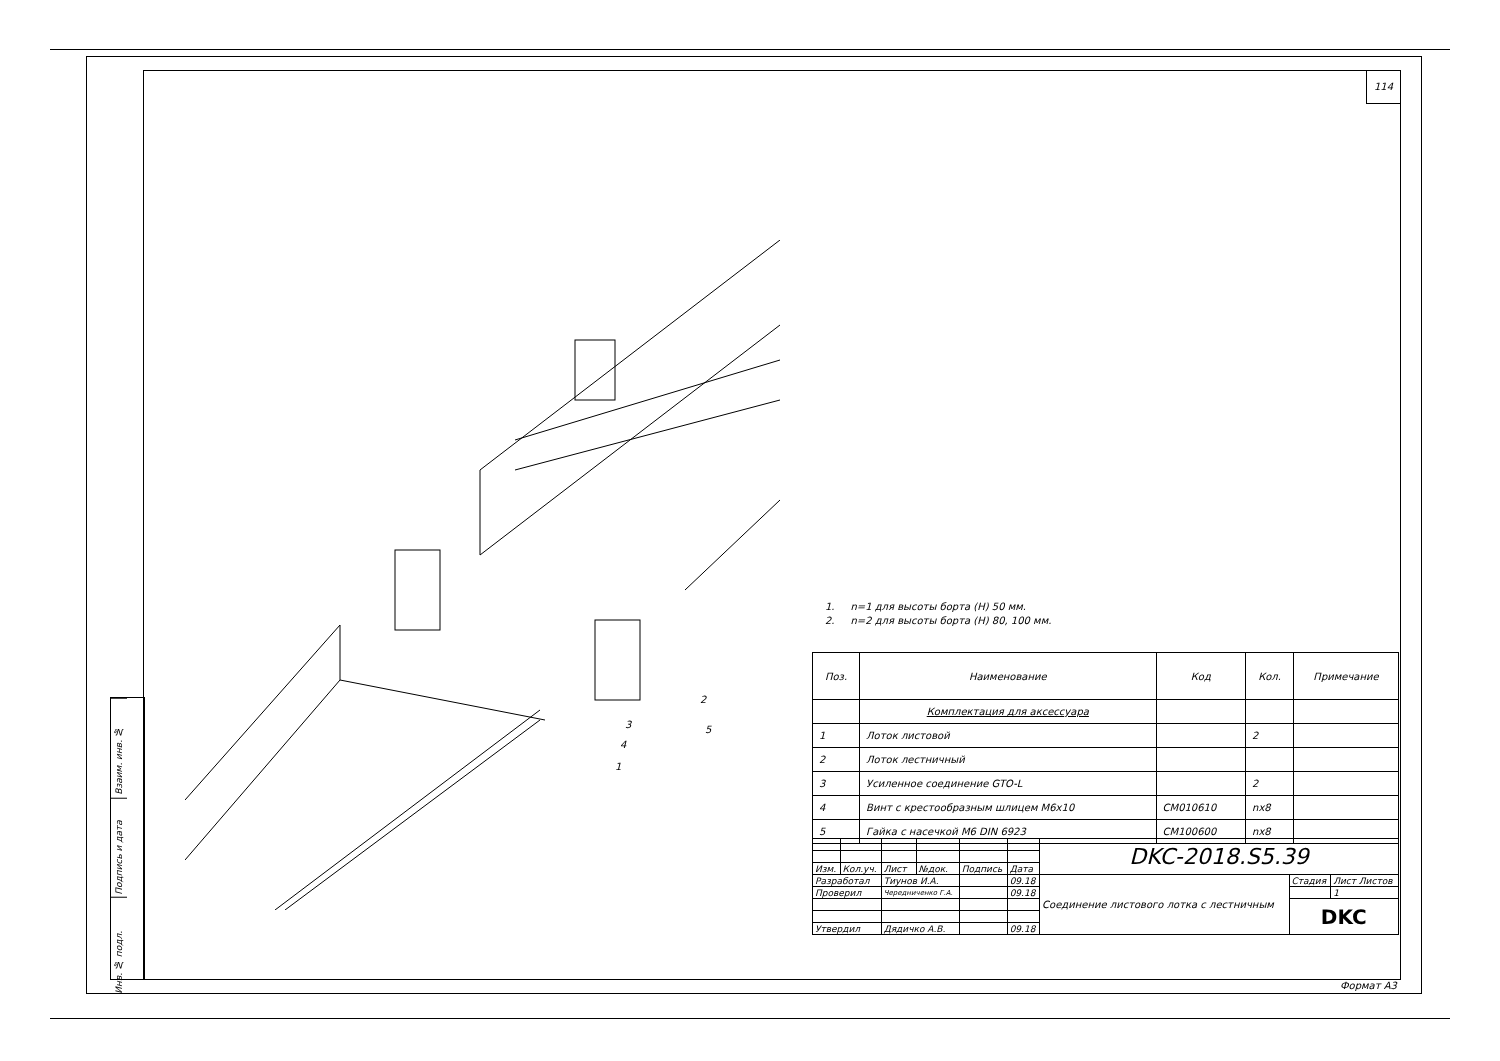114
Взаим. инв. №
Подпись и дата
Инв. № подл.
2
5
3
4
1
1. n=1 для высоты борта (Н) 50 мм.
2. n=2 для высоты борта (Н) 80, 100 мм.
| Поз. | Наименование | Код | Кол. | Примечание |
| --- | --- | --- | --- | --- |
| | Комплектация для аксессуара | | | |
| 1 | Лоток листовой | | 2 | |
| 2 | Лоток лестничный | | | |
| 3 | Усиленное соединение GTO-L | | 2 | |
| 4 | Винт с крестообразным шлицем М6х10 | CM010610 | nx8 | |
| 5 | Гайка с насечкой М6 DIN 6923 | CM100600 | nx8 | |
| | | | | | | DKC-2018.S5.39 | | |
| Изм. | Кол.уч. | Лист | №док. | Подпись | Дата | | | |
| Разработал | | Тиунов И.А. | | | 09.18 | Соединение листового лотка с лестничным | Стадия | Лист Листов |
| Проверил | | Чередниченко Г.А. | | | 09.18 | | | 1 |
| | | | | | | | DKC | |
| Утвердил | | Дядичко А.В. | | | 09.18 | | | |
Формат А3